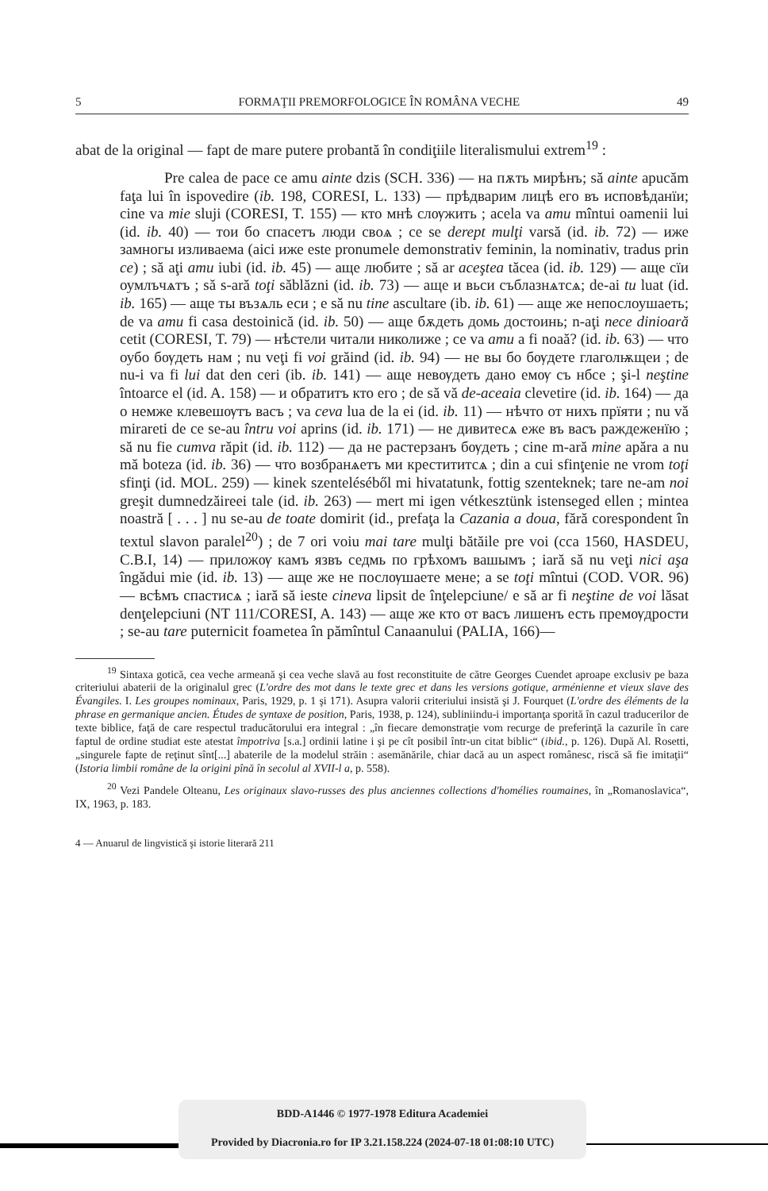5 FORMAŢII PREMORFOLOGICE ÎN ROMÂNA VECHE 49
abat de la original — fapt de mare putere probantă în condiţiile literalismului extrem<sup>19</sup> :
Pre calea de pace ce amu ainte dzis (SCH. 336) — на пѫть мирѣнъ; să ainte apucăm faţa lui în ispovedire (ib. 198, CORESI, L. 133) — прѣдварим лицѣ его въ исповѣданїи; cine va mie sluji (CORESI, T. 155) — кто мнѣ слѹжить ; acela va amu mîntui oamenii lui (id. ib. 40) — тои бо спасетъ люди своѧ ; ce se derept mulţi varsă (id. ib. 72) — иже замногы изливаема (aici иже este pronumele demonstrativ feminin, la nominativ, tradus prin ce) ; să aţi amu iubi (id. ib. 45) — аще любите ; să ar aceştea tăcea (id. ib. 129) — аще сїи оумлъчѧтъ ; să s-ară toţi săblăzni (id. ib. 73) — аще и вьси съблазнѧтсѧ; de-ai tu luat (id. ib. 165) — аще ты възѧль еси ; e să nu tine ascultare (ib. ib. 61) — аще же непослоушаеть; de va amu fi casa destoinică (id. ib. 50) — аще бѫдеть домь достоинь; n-aţi nece dinioară cetit (CORESI, T. 79) — нѣстели читали николиже ; ce va amu a fi noaă? (id. ib. 63) — что оубо бѹдеть нам ; nu veţi fi voi grăind (id. ib. 94) — не вы бо бѹдете глаголѭщеи ; de nu-i va fi lui dat den ceri (ib. ib. 141) — аще невѹдеть дано емѹ съ нбсе ; şi-l neştine întoarce el (id. A. 158) — и обратитъ кто его ; de să vă de-aceaia clevetire (id. ib. 164) — да о немже клевешѹтъ васъ ; va ceva lua de la ei (id. ib. 11) — нѣчто от нихъ прїяти ; nu vă miraretі de ce se-au întru voi aprins (id. ib. 171) — не дивитесѧ еже въ васъ раждеженїю ; să nu fie cumva răpit (id. ib. 112) — да не растерзанъ бѹдеть ; cine m-ară mine apăra a nu mă boteza (id. ib. 36) — что возбранѧетъ ми крестититсѧ ; din a cui sfinţenie ne vrom toţi sfinţi (id. MOL. 259) — kinek szentelé­séből mi hivatatunk, fottig szenteknek; tare ne-am noi greşit dumnedzăireei tale (id. ib. 263) — mert mi igen vétkesztünk istenseged ellen ; mintea noastră [ . . . ] nu se-au de toate domirit (id., prefaţa la Cazania a doua, fără corespondent în textul slavon paralel<sup>20</sup>) ; de 7 ori voiu mai tare mulţi bătăile pre voi (cca 1560, HASDEU, C.B.I, 14) — приложѹ камъ язвъ седмь по грѣхомъ вашымъ ; iară să nu veţi nici aşa îngădui mie (id. ib. 13) — аще же не послѹшаете мене; a se toţi mîntui (COD. VOR. 96) — всѣмъ спастисѧ ; iară să ieste cineva lipsit de înţelepciune/ e să ar fi neştine de voi lăsat denţelepciuni (NT 111/CORESI, A. 143) — аще же кто от васъ лишенъ есть премѹдрости ; se-au tare puternicit foametea în pămîntul Canaanului (PALIA, 166)—
<sup>19</sup> Sintaxa gotică, cea veche armeană şi cea veche slavă au fost reconstituite de către Georges Cuendet aproape exclusiv pe baza criteriului abaterii de la originalul grec (L'ordre des mot dans le texte grec et dans les versions gotique, arménienne et vieux slave des Évangiles. I. Les groupes nominaux, Paris, 1929, p. 1 şi 171). Asupra valorii criteriului insistă şi J. Fourquet (L'ordre des éléments de la phrase en germanique ancien. Études de syntaxe de position, Paris, 1938, p. 124), subliniindu-i importanţa sporită în cazul traducerilor de texte biblice, faţă de care respectul traducătorului era integral : „în fiecare demonstraţie vom recurge de preferinţă la cazurile în care faptul de ordine studiat este atestat împotriva [s.a.] ordinii latine i şi pe cît posibil într-un citat biblic“ (ibid., p. 126). După Al. Rosetti, „singurele fapte de reţinut sînt[...] abaterile de la modelul străin : asemănările, chiar dacă au un aspect românesc, riscă să fie imitaţii“ (Istoria limbii române de la origini pînă în secolul al XVII-l a, p. 558).
<sup>20</sup> Vezi Pandele Olteanu, Les originaux slavo-russes des plus anciennes collections d'homélies roumaines, în „Romanoslavica“, IX, 1963, p. 183.
4 — Anuarul de lingvistică şi istorie literară 211
BDD-A1446 © 1977-1978 Editura Academiei
Provided by Diacronia.ro for IP 3.21.158.224 (2024-07-18 01:08:10 UTC)